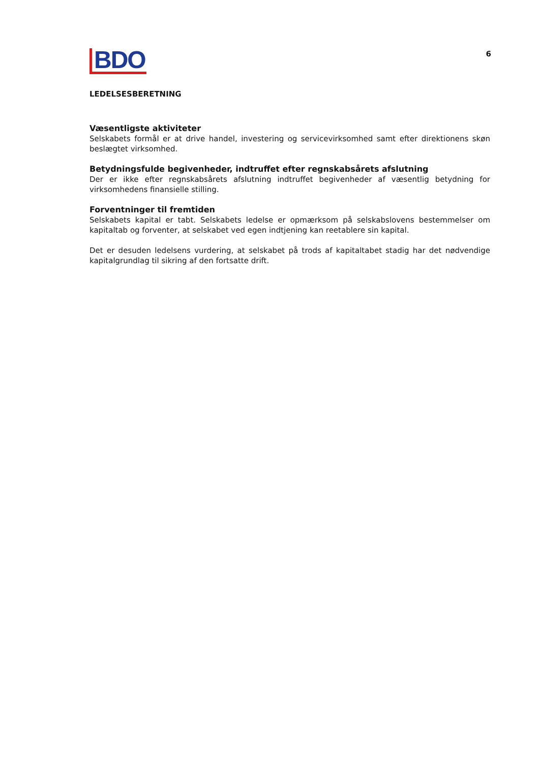BDO
6
LEDELSESBERETNING
Væsentligste aktiviteter
Selskabets formål er at drive handel, investering og servicevirksomhed samt efter direktionens skøn beslægtet virksomhed.
Betydningsfulde begivenheder, indtruffet efter regnskabsårets afslutning
Der er ikke efter regnskabsårets afslutning indtruffet begivenheder af væsentlig betydning for virksomhedens finansielle stilling.
Forventninger til fremtiden
Selskabets kapital er tabt. Selskabets ledelse er opmærksom på selskabslovens bestemmelser om kapitaltab og forventer, at selskabet ved egen indtjening kan reetablere sin kapital.
Det er desuden ledelsens vurdering, at selskabet på trods af kapitaltabet stadig har det nødvendige kapitalgrundlag til sikring af den fortsatte drift.